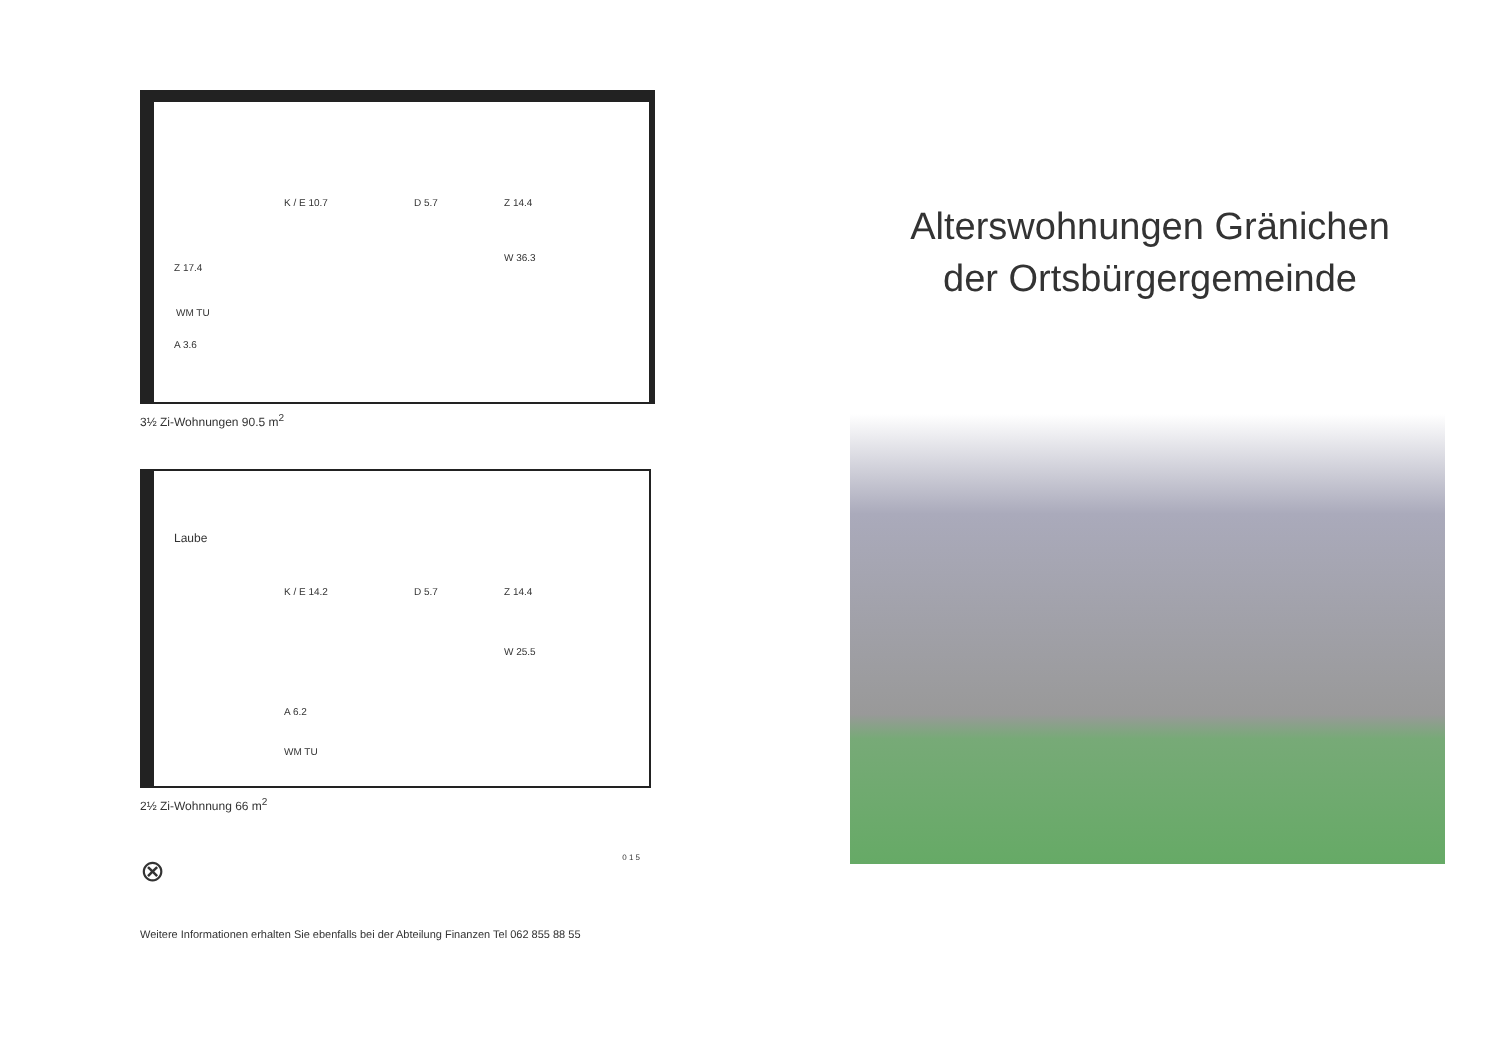K / E 10.7 D 5.7 Z 14.4
Z 17.4
W 36.3
WM TU
A 3.6
3½ Zi-Wohnungen 90.5 m<sup>2</sup>
Laube
K / E 14.2 D 5.7 Z 14.4
W 25.5
A 6.2
WM TU
2½ Zi-Wohnnung 66 m<sup>2</sup>
⊗ 0 1 5
Weitere Informationen erhalten Sie ebenfalls bei der Abteilung Finanzen Tel 062 855 88 55
Alterswohnungen Gränichen
der Ortsbürgergemeinde